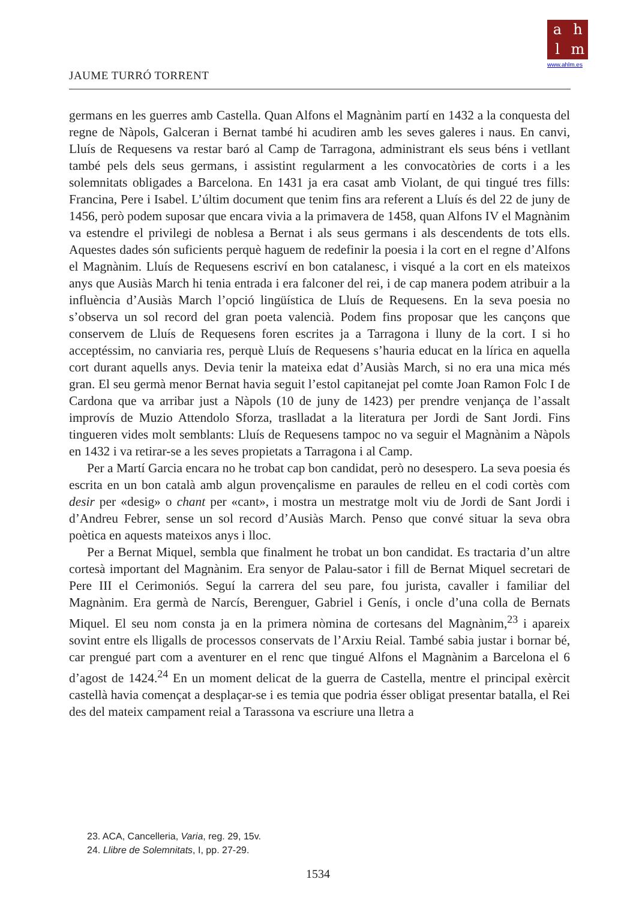ahlm
www.ahlm.es
JAUME TURRÓ TORRENT
germans en les guerres amb Castella. Quan Alfons el Magnànim partí en 1432 a la conquesta del regne de Nàpols, Galceran i Bernat també hi acudiren amb les seves galeres i naus. En canvi, Lluís de Requesens va restar baró al Camp de Tarragona, administrant els seus béns i vetllant també pels dels seus germans, i assistint regularment a les convocatòries de corts i a les solemnitats obligades a Barcelona. En 1431 ja era casat amb Violant, de qui tingué tres fills: Francina, Pere i Isabel. L’últim document que tenim fins ara referent a Lluís és del 22 de juny de 1456, però podem suposar que encara vivia a la primavera de 1458, quan Alfons IV el Magnànim va estendre el privilegi de noblesa a Bernat i als seus germans i als descendents de tots ells. Aquestes dades són suficients perquè haguem de redefinir la poesia i la cort en el regne d’Alfons el Magnànim. Lluís de Requesens escriví en bon catalanesc, i visqué a la cort en els mateixos anys que Ausiàs March hi tenia entrada i era falconer del rei, i de cap manera podem atribuir a la influència d’Ausiàs March l’opció lingüística de Lluís de Requesens. En la seva poesia no s’observa un sol record del gran poeta valencià. Podem fins proposar que les cançons que conservem de Lluís de Requesens foren escrites ja a Tarragona i lluny de la cort. I si ho acceptéssim, no canviaria res, perquè Lluís de Requesens s’hauria educat en la lírica en aquella cort durant aquells anys. Devia tenir la mateixa edat d’Ausiàs March, si no era una mica més gran. El seu germà menor Bernat havia seguit l’estol capitanejat pel comte Joan Ramon Folc I de Cardona que va arribar just a Nàpols (10 de juny de 1423) per prendre venjança de l’assalt improvís de Muzio Attendolo Sforza, traslladat a la literatura per Jordi de Sant Jordi. Fins tingueren vides molt semblants: Lluís de Requesens tampoc no va seguir el Magnànim a Nàpols en 1432 i va retirar-se a les seves propietats a Tarragona i al Camp.
Per a Martí Garcia encara no he trobat cap bon candidat, però no desespero. La seva poesia és escrita en un bon català amb algun provençalisme en paraules de relleu en el codi cortès com desir per «desig» o chant per «cant», i mostra un mestratge molt viu de Jordi de Sant Jordi i d’Andreu Febrer, sense un sol record d’Ausiàs March. Penso que convé situar la seva obra poètica en aquests mateixos anys i lloc.
Per a Bernat Miquel, sembla que finalment he trobat un bon candidat. Es tractaria d’un altre cortesà important del Magnànim. Era senyor de Palau-sator i fill de Bernat Miquel secretari de Pere III el Cerimoniós. Seguí la carrera del seu pare, fou jurista, cavaller i familiar del Magnànim. Era germà de Narcís, Berenguer, Gabriel i Genís, i oncle d’una colla de Bernats Miquel. El seu nom consta ja en la primera nòmina de cortesans del Magnànim,<sup>23</sup> i apareix sovint entre els lligalls de processos conservats de l’Arxiu Reial. També sabia justar i bornar bé, car prengué part com a aventurer en el renc que tingué Alfons el Magnànim a Barcelona el 6 d’agost de 1424.<sup>24</sup> En un moment delicat de la guerra de Castella, mentre el principal exèrcit castellà havia començat a desplaçar-se i es temia que podria ésser obligat presentar batalla, el Rei des del mateix campament reial a Tarassona va escriure una lletra a
23. ACA, Cancelleria, Varia, reg. 29, 15v.
24. Llibre de Solemnitats, I, pp. 27-29.
1534